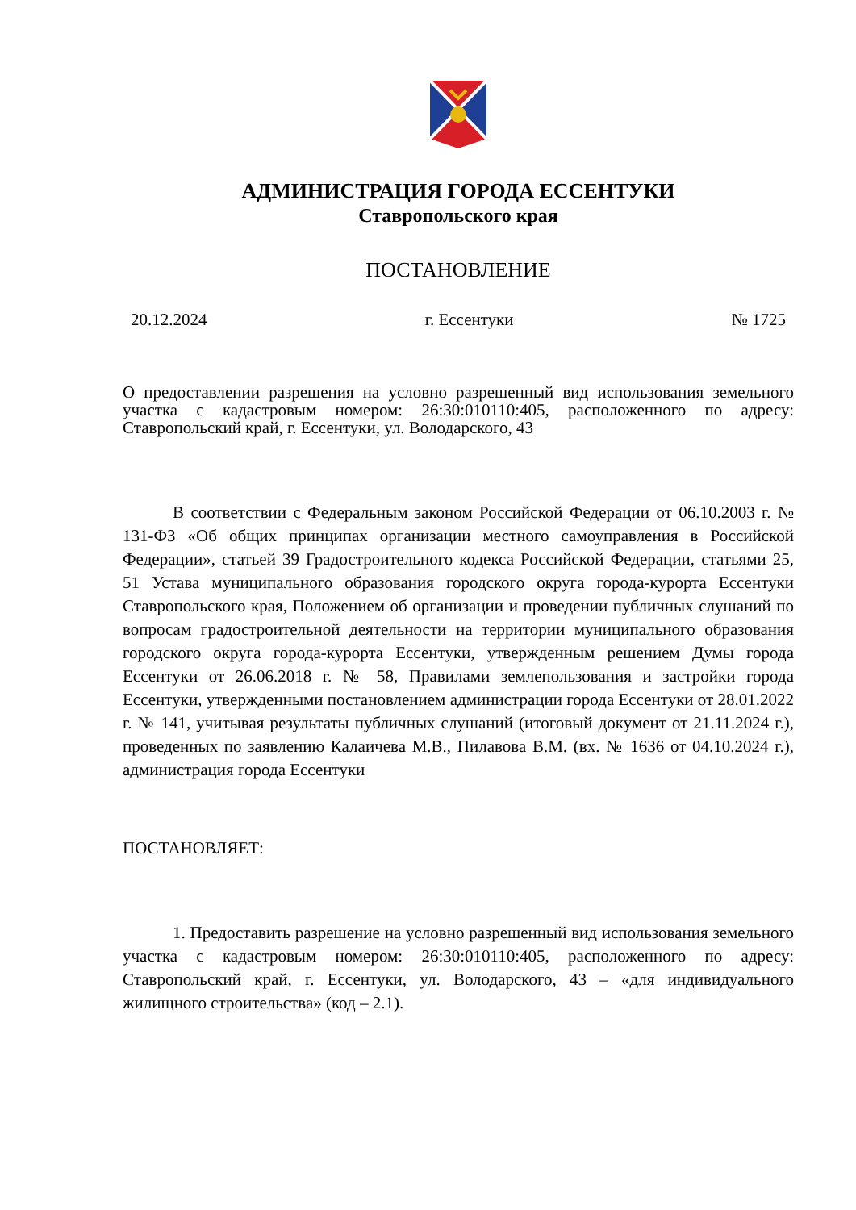АДМИНИСТРАЦИЯ ГОРОДА ЕССЕНТУКИ
Ставропольского края
ПОСТАНОВЛЕНИЕ
20.12.2024 г. Ессентуки № 1725
О предоставлении разрешения на условно разрешенный вид использования земельного участка с кадастровым номером: 26:30:010110:405, расположенного по адресу: Ставропольский край, г. Ессентуки, ул. Володарского, 43
В соответствии с Федеральным законом Российской Федерации от 06.10.2003 г. № 131-ФЗ «Об общих принципах организации местного самоуправления в Российской Федерации», статьей 39 Градостроительного кодекса Российской Федерации, статьями 25, 51 Устава муниципального образования городского округа города-курорта Ессентуки Ставропольского края, Положением об организации и проведении публичных слушаний по вопросам градостроительной деятельности на территории муниципального образования городского округа города-курорта Ессентуки, утвержденным решением Думы города Ессентуки от 26.06.2018 г. № 58, Правилами землепользования и застройки города Ессентуки, утвержденными постановлением администрации города Ессентуки от 28.01.2022 г. № 141, учитывая результаты публичных слушаний (итоговый документ от 21.11.2024 г.), проведенных по заявлению Калаичева М.В., Пилавова В.М. (вх. № 1636 от 04.10.2024 г.), администрация города Ессентуки
ПОСТАНОВЛЯЕТ:
1. Предоставить разрешение на условно разрешенный вид использования земельного участка с кадастровым номером: 26:30:010110:405, расположенного по адресу: Ставропольский край, г. Ессентуки, ул. Володарского, 43 – «для индивидуального жилищного строительства» (код – 2.1).